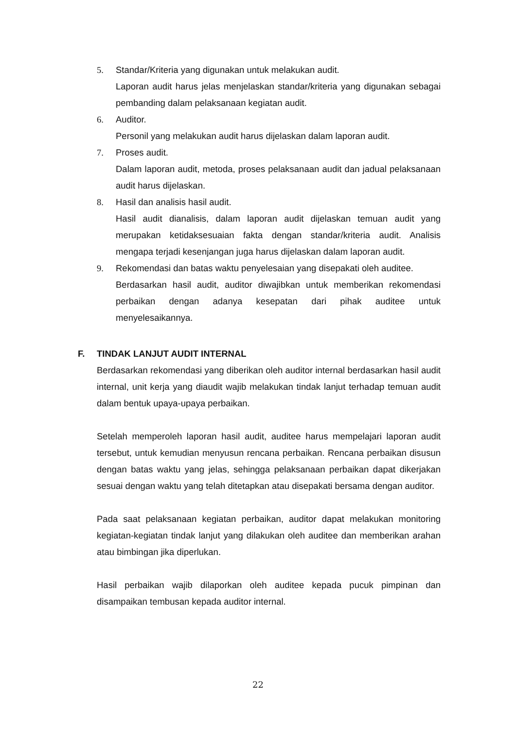5. Standar/Kriteria yang digunakan untuk melakukan audit.
Laporan audit harus jelas menjelaskan standar/kriteria yang digunakan sebagai pembanding dalam pelaksanaan kegiatan audit.
6. Auditor.
Personil yang melakukan audit harus dijelaskan dalam laporan audit.
7. Proses audit.
Dalam laporan audit, metoda, proses pelaksanaan audit dan jadual pelaksanaan audit harus dijelaskan.
8. Hasil dan analisis hasil audit.
Hasil audit dianalisis, dalam laporan audit dijelaskan temuan audit yang merupakan ketidaksesuaian fakta dengan standar/kriteria audit. Analisis mengapa terjadi kesenjangan juga harus dijelaskan dalam laporan audit.
9. Rekomendasi dan batas waktu penyelesaian yang disepakati oleh auditee.
Berdasarkan hasil audit, auditor diwajibkan untuk memberikan rekomendasi perbaikan dengan adanya kesepatan dari pihak auditee untuk menyelesaikannya.
F. TINDAK LANJUT AUDIT INTERNAL
Berdasarkan rekomendasi yang diberikan oleh auditor internal berdasarkan hasil audit internal, unit kerja yang diaudit wajib melakukan tindak lanjut terhadap temuan audit dalam bentuk upaya-upaya perbaikan.
Setelah memperoleh laporan hasil audit, auditee harus mempelajari laporan audit tersebut, untuk kemudian menyusun rencana perbaikan. Rencana perbaikan disusun dengan batas waktu yang jelas, sehingga pelaksanaan perbaikan dapat dikerjakan sesuai dengan waktu yang telah ditetapkan atau disepakati bersama dengan auditor.
Pada saat pelaksanaan kegiatan perbaikan, auditor dapat melakukan monitoring kegiatan-kegiatan tindak lanjut yang dilakukan oleh auditee dan memberikan arahan atau bimbingan jika diperlukan.
Hasil perbaikan wajib dilaporkan oleh auditee kepada pucuk pimpinan dan disampaikan tembusan kepada auditor internal.
22